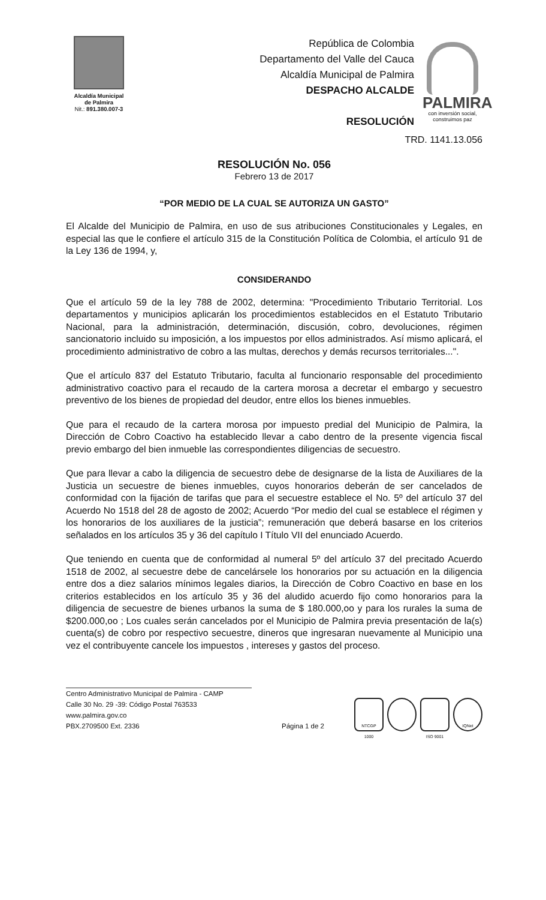Alcaldía Municipal
de Palmira
Nit.: 891.380.007-3
República de Colombia
Departamento del Valle del Cauca
Alcaldía Municipal de Palmira
DESPACHO ALCALDE
RESOLUCIÓN
PALMIRA
con inversión social,
construimos paz
TRD. 1141.13.056
RESOLUCIÓN No. 056
Febrero 13 de 2017
“POR MEDIO DE LA CUAL SE AUTORIZA UN GASTO”
El Alcalde del Municipio de Palmira, en uso de sus atribuciones Constitucionales y Legales, en especial las que le confiere el artículo 315 de la Constitución Política de Colombia, el artículo 91 de la Ley 136 de 1994, y,
CONSIDERANDO
Que el artículo 59 de la ley 788 de 2002, determina: "Procedimiento Tributario Territorial. Los departamentos y municipios aplicarán los procedimientos establecidos en el Estatuto Tributario Nacional, para la administración, determinación, discusión, cobro, devoluciones, régimen sancionatorio incluido su imposición, a los impuestos por ellos administrados. Así mismo aplicará, el procedimiento administrativo de cobro a las multas, derechos y demás recursos territoriales...".
Que el artículo 837 del Estatuto Tributario, faculta al funcionario responsable del procedimiento administrativo coactivo para el recaudo de la cartera morosa a decretar el embargo y secuestro preventivo de los bienes de propiedad del deudor, entre ellos los bienes inmuebles.
Que para el recaudo de la cartera morosa por impuesto predial del Municipio de Palmira, la Dirección de Cobro Coactivo ha establecido llevar a cabo dentro de la presente vigencia fiscal previo embargo del bien inmueble las correspondientes diligencias de secuestro.
Que para llevar a cabo la diligencia de secuestro debe de designarse de la lista de Auxiliares de la Justicia un secuestre de bienes inmuebles, cuyos honorarios deberán de ser cancelados de conformidad con la fijación de tarifas que para el secuestre establece el No. 5º del artículo 37 del Acuerdo No 1518 del 28 de agosto de 2002; Acuerdo “Por medio del cual se establece el régimen y los honorarios de los auxiliares de la justicia”; remuneración que deberá basarse en los criterios señalados en los artículos 35 y 36 del capítulo I Título VII del enunciado Acuerdo.
Que teniendo en cuenta que de conformidad al numeral 5º del artículo 37 del precitado Acuerdo 1518 de 2002, al secuestre debe de cancelársele los honorarios por su actuación en la diligencia entre dos a diez salarios mínimos legales diarios, la Dirección de Cobro Coactivo en base en los criterios establecidos en los artículo 35 y 36 del aludido acuerdo fijo como honorarios para la diligencia de secuestre de bienes urbanos la suma de $ 180.000,oo y para los rurales la suma de $200.000,oo ; Los cuales serán cancelados por el Municipio de Palmira previa presentación de la(s) cuenta(s) de cobro por respectivo secuestre, dineros que ingresaran nuevamente al Municipio una vez el contribuyente cancele los impuestos , intereses y gastos del proceso.
Centro Administrativo Municipal de Palmira - CAMP
Calle 30 No. 29 -39: Código Postal 763533
www.palmira.gov.co
PBX.2709500 Ext. 2336
Página 1 de 2
NTCGP
1000
ISO 9001
IQNet